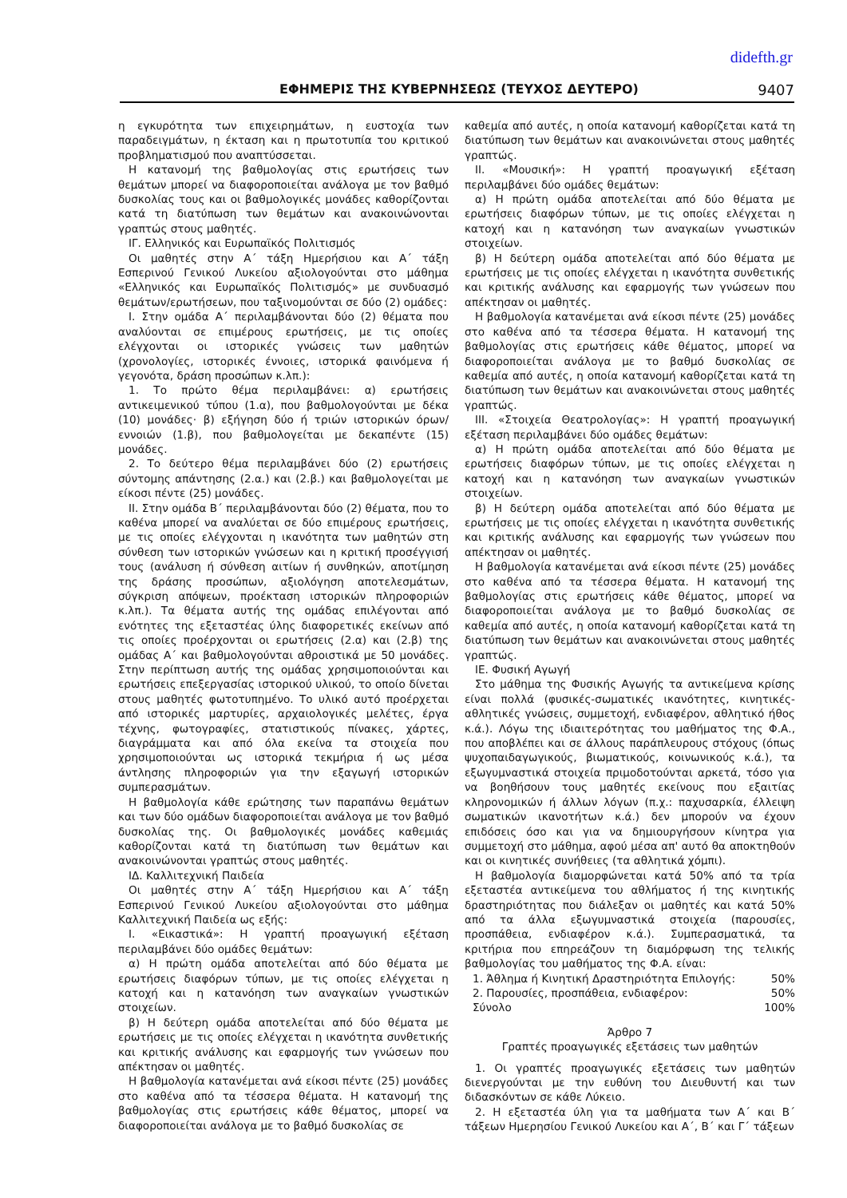didefth.gr
ΕΦΗΜΕΡΙΣ ΤΗΣ ΚΥΒΕΡΝΗΣΕΩΣ (ΤΕΥΧΟΣ ΔΕΥΤΕΡΟ) 9407
η εγκυρότητα των επιχειρημάτων, η ευστοχία των παραδειγμάτων, η έκταση και η πρωτοτυπία του κριτικού προβληματισμού που αναπτύσσεται.
Η κατανομή της βαθμολογίας στις ερωτήσεις των θεμάτων μπορεί να διαφοροποιείται ανάλογα με τον βαθμό δυσκολίας τους και οι βαθμολογικές μονάδες καθορίζονται κατά τη διατύπωση των θεμάτων και ανακοινώνονται γραπτώς στους μαθητές.
ΙΓ. Ελληνικός και Ευρωπαϊκός Πολιτισμός
Οι μαθητές στην Α΄ τάξη Ημερήσιου και Α΄ τάξη Εσπερινού Γενικού Λυκείου αξιολογούνται στο μάθημα «Ελληνικός και Ευρωπαϊκός Πολιτισμός» με συνδυασμό θεμάτων/ερωτήσεων, που ταξινομούνται σε δύο (2) ομάδες:
Ι. Στην ομάδα Α΄ περιλαμβάνονται δύο (2) θέματα που αναλύονται σε επιμέρους ερωτήσεις, με τις οποίες ελέγχονται οι ιστορικές γνώσεις των μαθητών (χρονολογίες, ιστορικές έννοιες, ιστορικά φαινόμενα ή γεγονότα, δράση προσώπων κ.λπ.):
1. Το πρώτο θέμα περιλαμβάνει: α) ερωτήσεις αντικειμενικού τύπου (1.α), που βαθμολογούνται με δέκα (10) μονάδες· β) εξήγηση δύο ή τριών ιστορικών όρων/εννοιών (1.β), που βαθμολογείται με δεκαπέντε (15) μονάδες.
2. Το δεύτερο θέμα περιλαμβάνει δύο (2) ερωτήσεις σύντομης απάντησης (2.α.) και (2.β.) και βαθμολογείται με είκοσι πέντε (25) μονάδες.
ΙΙ. Στην ομάδα Β΄ περιλαμβάνονται δύο (2) θέματα, που το καθένα μπορεί να αναλύεται σε δύο επιμέρους ερωτήσεις, με τις οποίες ελέγχονται η ικανότητα των μαθητών στη σύνθεση των ιστορικών γνώσεων και η κριτική προσέγγισή τους (ανάλυση ή σύνθεση αιτίων ή συνθηκών, αποτίμηση της δράσης προσώπων, αξιολόγηση αποτελεσμάτων, σύγκριση απόψεων, προέκταση ιστορικών πληροφοριών κ.λπ.). Τα θέματα αυτής της ομάδας επιλέγονται από ενότητες της εξεταστέας ύλης διαφορετικές εκείνων από τις οποίες προέρχονται οι ερωτήσεις (2.α) και (2.β) της ομάδας Α΄ και βαθμολογούνται αθροιστικά με 50 μονάδες. Στην περίπτωση αυτής της ομάδας χρησιμοποιούνται και ερωτήσεις επεξεργασίας ιστορικού υλικού, το οποίο δίνεται στους μαθητές φωτοτυπημένο. Το υλικό αυτό προέρχεται από ιστορικές μαρτυρίες, αρχαιολογικές μελέτες, έργα τέχνης, φωτογραφίες, στατιστικούς πίνακες, χάρτες, διαγράμματα και από όλα εκείνα τα στοιχεία που χρησιμοποιούνται ως ιστορικά τεκμήρια ή ως μέσα άντλησης πληροφοριών για την εξαγωγή ιστορικών συμπερασμάτων.
Η βαθμολογία κάθε ερώτησης των παραπάνω θεμάτων και των δύο ομάδων διαφοροποιείται ανάλογα με τον βαθμό δυσκολίας της. Οι βαθμολογικές μονάδες καθεμιάς καθορίζονται κατά τη διατύπωση των θεμάτων και ανακοινώνονται γραπτώς στους μαθητές.
ΙΔ. Καλλιτεχνική Παιδεία
Οι μαθητές στην Α΄ τάξη Ημερήσιου και Α΄ τάξη Εσπερινού Γενικού Λυκείου αξιολογούνται στο μάθημα Καλλιτεχνική Παιδεία ως εξής:
Ι. «Εικαστικά»: Η γραπτή προαγωγική εξέταση περιλαμβάνει δύο ομάδες θεμάτων:
α) Η πρώτη ομάδα αποτελείται από δύο θέματα με ερωτήσεις διαφόρων τύπων, με τις οποίες ελέγχεται η κατοχή και η κατανόηση των αναγκαίων γνωστικών στοιχείων.
β) Η δεύτερη ομάδα αποτελείται από δύο θέματα με ερωτήσεις με τις οποίες ελέγχεται η ικανότητα συνθετικής και κριτικής ανάλυσης και εφαρμογής των γνώσεων που απέκτησαν οι μαθητές.
Η βαθμολογία κατανέμεται ανά είκοσι πέντε (25) μονάδες στο καθένα από τα τέσσερα θέματα. Η κατανομή της βαθμολογίας στις ερωτήσεις κάθε θέματος, μπορεί να διαφοροποιείται ανάλογα με το βαθμό δυσκολίας σε
καθεμία από αυτές, η οποία κατανομή καθορίζεται κατά τη διατύπωση των θεμάτων και ανακοινώνεται στους μαθητές γραπτώς.
ΙΙ. «Μουσική»: Η γραπτή προαγωγική εξέταση περιλαμβάνει δύο ομάδες θεμάτων:
α) Η πρώτη ομάδα αποτελείται από δύο θέματα με ερωτήσεις διαφόρων τύπων, με τις οποίες ελέγχεται η κατοχή και η κατανόηση των αναγκαίων γνωστικών στοιχείων.
β) Η δεύτερη ομάδα αποτελείται από δύο θέματα με ερωτήσεις με τις οποίες ελέγχεται η ικανότητα συνθετικής και κριτικής ανάλυσης και εφαρμογής των γνώσεων που απέκτησαν οι μαθητές.
Η βαθμολογία κατανέμεται ανά είκοσι πέντε (25) μονάδες στο καθένα από τα τέσσερα θέματα. Η κατανομή της βαθμολογίας στις ερωτήσεις κάθε θέματος, μπορεί να διαφοροποιείται ανάλογα με το βαθμό δυσκολίας σε καθεμία από αυτές, η οποία κατανομή καθορίζεται κατά τη διατύπωση των θεμάτων και ανακοινώνεται στους μαθητές γραπτώς.
ΙΙΙ. «Στοιχεία Θεατρολογίας»: Η γραπτή προαγωγική εξέταση περιλαμβάνει δύο ομάδες θεμάτων:
α) Η πρώτη ομάδα αποτελείται από δύο θέματα με ερωτήσεις διαφόρων τύπων, με τις οποίες ελέγχεται η κατοχή και η κατανόηση των αναγκαίων γνωστικών στοιχείων.
β) Η δεύτερη ομάδα αποτελείται από δύο θέματα με ερωτήσεις με τις οποίες ελέγχεται η ικανότητα συνθετικής και κριτικής ανάλυσης και εφαρμογής των γνώσεων που απέκτησαν οι μαθητές.
Η βαθμολογία κατανέμεται ανά είκοσι πέντε (25) μονάδες στο καθένα από τα τέσσερα θέματα. Η κατανομή της βαθμολογίας στις ερωτήσεις κάθε θέματος, μπορεί να διαφοροποιείται ανάλογα με το βαθμό δυσκολίας σε καθεμία από αυτές, η οποία κατανομή καθορίζεται κατά τη διατύπωση των θεμάτων και ανακοινώνεται στους μαθητές γραπτώς.
ΙΕ. Φυσική Αγωγή
Στο μάθημα της Φυσικής Αγωγής τα αντικείμενα κρίσης είναι πολλά (φυσικές-σωματικές ικανότητες, κινητικές-αθλητικές γνώσεις, συμμετοχή, ενδιαφέρον, αθλητικό ήθος κ.ά.). Λόγω της ιδιαιτερότητας του μαθήματος της Φ.Α., που αποβλέπει και σε άλλους παράπλευρους στόχους (όπως ψυχοπαιδαγωγικούς, βιωματικούς, κοινωνικούς κ.ά.), τα εξωγυμναστικά στοιχεία πριμοδοτούνται αρκετά, τόσο για να βοηθήσουν τους μαθητές εκείνους που εξαιτίας κληρονομικών ή άλλων λόγων (π.χ.: παχυσαρκία, έλλειψη σωματικών ικανοτήτων κ.ά.) δεν μπορούν να έχουν επιδόσεις όσο και για να δημιουργήσουν κίνητρα για συμμετοχή στο μάθημα, αφού μέσα απ' αυτό θα αποκτηθούν και οι κινητικές συνήθειες (τα αθλητικά χόμπι).
Η βαθμολογία διαμορφώνεται κατά 50% από τα τρία εξεταστέα αντικείμενα του αθλήματος ή της κινητικής δραστηριότητας που διάλεξαν οι μαθητές και κατά 50% από τα άλλα εξωγυμναστικά στοιχεία (παρουσίες, προσπάθεια, ενδιαφέρον κ.ά.). Συμπερασματικά, τα κριτήρια που επηρεάζουν τη διαμόρφωση της τελικής βαθμολογίας του μαθήματος της Φ.Α. είναι:
1. Άθλημα ή Κινητική Δραστηριότητα Επιλογής: 50%
2. Παρουσίες, προσπάθεια, ενδιαφέρον: 50%
Σύνολο 100%
Άρθρο 7
Γραπτές προαγωγικές εξετάσεις των μαθητών
1. Οι γραπτές προαγωγικές εξετάσεις των μαθητών διενεργούνται με την ευθύνη του Διευθυντή και των διδασκόντων σε κάθε Λύκειο.
2. Η εξεταστέα ύλη για τα μαθήματα των Α΄ και Β΄ τάξεων Ημερησίου Γενικού Λυκείου και Α΄, Β΄ και Γ΄ τάξεων